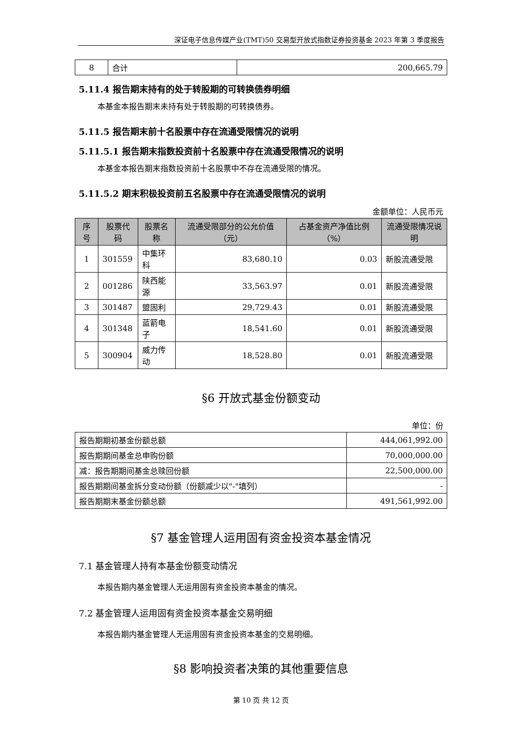深证电子信息传媒产业(TMT)50 交易型开放式指数证券投资基金 2023 年第 3 季度报告
| 8 | 合计 | 200,665.79 |
5.11.4 报告期末持有的处于转股期的可转换债券明细
本基金本报告期末未持有处于转股期的可转换债券。
5.11.5 报告期末前十名股票中存在流通受限情况的说明
5.11.5.1 报告期末指数投资前十名股票中存在流通受限情况的说明
本基金本报告期末指数投资前十名股票中不存在流通受限的情况。
5.11.5.2 期末积极投资前五名股票中存在流通受限情况的说明
金额单位：人民币元
| 序号 | 股票代码 | 股票名称 | 流通受限部分的公允价值（元） | 占基金资产净值比例（%） | 流通受限情况说明 |
| --- | --- | --- | --- | --- | --- |
| 1 | 301559 | 中集环科 | 83,680.10 | 0.03 | 新股流通受限 |
| 2 | 001286 | 陕西能源 | 33,563.97 | 0.01 | 新股流通受限 |
| 3 | 301487 | 盟固利 | 29,729.43 | 0.01 | 新股流通受限 |
| 4 | 301348 | 蓝箭电子 | 18,541.60 | 0.01 | 新股流通受限 |
| 5 | 300904 | 威力传动 | 18,528.80 | 0.01 | 新股流通受限 |
§6 开放式基金份额变动
单位：份
| 报告期期初基金份额总额 | 444,061,992.00 |
| 报告期期间基金总申购份额 | 70,000,000.00 |
| 减：报告期期间基金总赎回份额 | 22,500,000.00 |
| 报告期期间基金拆分变动份额（份额减少以"-"填列） | - |
| 报告期期末基金份额总额 | 491,561,992.00 |
§7 基金管理人运用固有资金投资本基金情况
7.1 基金管理人持有本基金份额变动情况
本报告期内基金管理人无运用固有资金投资本基金的情况。
7.2 基金管理人运用固有资金投资本基金交易明细
本报告期内基金管理人无运用固有资金投资本基金的交易明细。
§8 影响投资者决策的其他重要信息
第 10 页 共 12 页